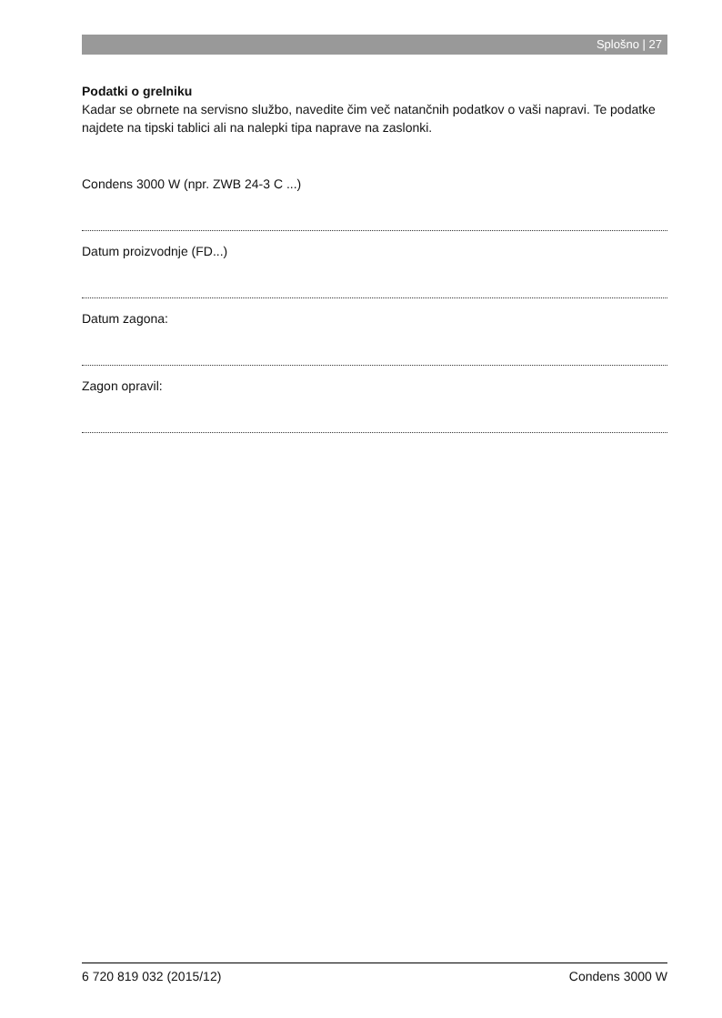Splošno | 27
Podatki o grelniku
Kadar se obrnete na servisno službo, navedite čim več natančnih podatkov o vaši napravi. Te podatke najdete na tipski tablici ali na nalepki tipa naprave na zaslonki.
Condens 3000 W (npr. ZWB 24-3 C ...)
Datum proizvodnje (FD...)
Datum zagona:
Zagon opravil:
6 720 819 032 (2015/12) Condens 3000 W